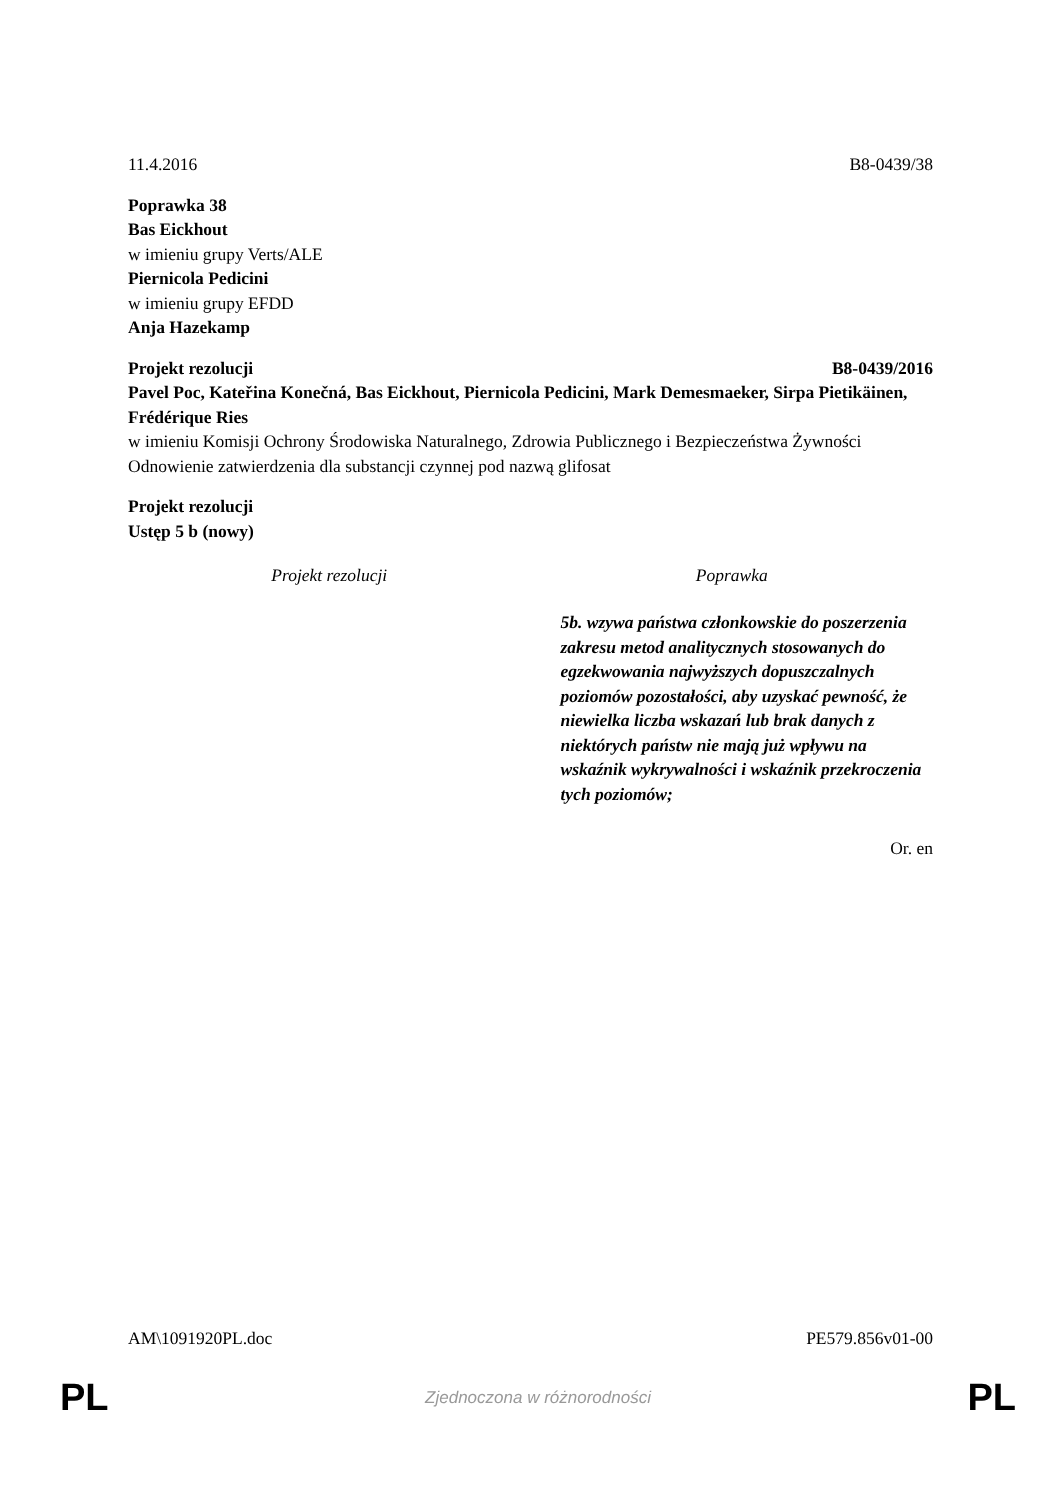11.4.2016 B8-0439/38
Poprawka 38
Bas Eickhout
w imieniu grupy Verts/ALE
Piernicola Pedicini
w imieniu grupy EFDD
Anja Hazekamp
Projekt rezolucji B8-0439/2016
Pavel Poc, Kateřina Konečná, Bas Eickhout, Piernicola Pedicini, Mark Demesmaeker, Sirpa Pietikäinen, Frédérique Ries
w imieniu Komisji Ochrony Środowiska Naturalnego, Zdrowia Publicznego i Bezpieczeństwa Żywności
Odnowienie zatwierdzenia dla substancji czynnej pod nazwą glifosat
Projekt rezolucji
Ustęp 5 b (nowy)
| Projekt rezolucji | Poprawka |
| --- | --- |
| | 5b. wzywa państwa członkowskie do poszerzenia zakresu metod analitycznych stosowanych do egzekwowania najwyższych dopuszczalnych poziomów pozostałości, aby uzyskać pewność, że niewielka liczba wskazań lub brak danych z niektórych państw nie mają już wpływu na wskaźnik wykrywalności i wskaźnik przekroczenia tych poziomów; |
Or. en
AM\1091920PL.doc PE579.856v01-00
PL Zjednoczona w różnorodności PL